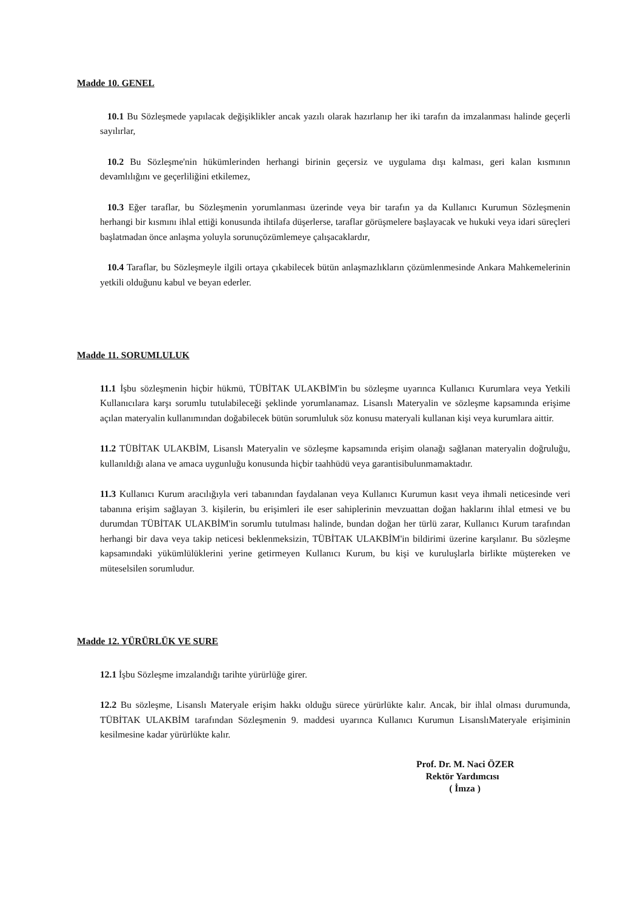Madde 10. GENEL
10.1 Bu Sözleşmede yapılacak değişiklikler ancak yazılı olarak hazırlanıp her iki tarafın da imzalanması halinde geçerli sayılırlar,
10.2 Bu Sözleşme'nin hükümlerinden herhangi birinin geçersiz ve uygulama dışı kalması, geri kalan kısmının devamlılığını ve geçerliliğini etkilemez,
10.3 Eğer taraflar, bu Sözleşmenin yorumlanması üzerinde veya bir tarafın ya da Kullanıcı Kurumun Sözleşmenin herhangi bir kısmını ihlal ettiği konusunda ihtilafa düşerlerse, taraflar görüşmelere başlayacak ve hukuki veya idari süreçleri başlatmadan önce anlaşma yoluyla sorunuçözümlemeye çalışacaklardır,
10.4 Taraflar, bu Sözleşmeyle ilgili ortaya çıkabilecek bütün anlaşmazlıkların çözümlenmesinde Ankara Mahkemelerinin yetkili olduğunu kabul ve beyan ederler.
Madde 11. SORUMLULUK
11.1 İşbu sözleşmenin hiçbir hükmü, TÜBİTAK ULAKBİM'in bu sözleşme uyarınca Kullanıcı Kurumlara veya Yetkili Kullanıcılara karşı sorumlu tutulabileceği şeklinde yorumlanamaz. Lisanslı Materyalin ve sözleşme kapsamında erişime açılan materyalin kullanımından doğabilecek bütün sorumluluk söz konusu materyali kullanan kişi veya kurumlara aittir.
11.2 TÜBİTAK ULAKBİM, Lisanslı Materyalin ve sözleşme kapsamında erişim olanağı sağlanan materyalin doğruluğu, kullanıldığı alana ve amaca uygunluğu konusunda hiçbir taahhüdü veya garantisibulunmamaktadır.
11.3 Kullanıcı Kurum aracılığıyla veri tabanından faydalanan veya Kullanıcı Kurumun kasıt veya ihmali neticesinde veri tabanına erişim sağlayan 3. kişilerin, bu erişimleri ile eser sahiplerinin mevzuattan doğan haklarını ihlal etmesi ve bu durumdan TÜBİTAK ULAKBİM'in sorumlu tutulması halinde, bundan doğan her türlü zarar, Kullanıcı Kurum tarafından herhangi bir dava veya takip neticesi beklenmeksizin, TÜBİTAK ULAKBİM'in bildirimi üzerine karşılanır. Bu sözleşme kapsamındaki yükümlülüklerini yerine getirmeyen Kullanıcı Kurum, bu kişi ve kuruluşlarla birlikte müştereken ve müteselsilen sorumludur.
Madde 12. YÜRÜRLÜK VE SURE
12.1 İşbu Sözleşme imzalandığı tarihte yürürlüğe girer.
12.2 Bu sözleşme, Lisanslı Materyale erişim hakkı olduğu sürece yürürlükte kalır. Ancak, bir ihlal olması durumunda, TÜBİTAK ULAKBİM tarafından Sözleşmenin 9. maddesi uyarınca Kullanıcı Kurumun LisanslıMateryale erişiminin kesilmesine kadar yürürlükte kalır.
Prof. Dr. M. Naci ÖZER
Rektör Yardımcısı
( İmza )